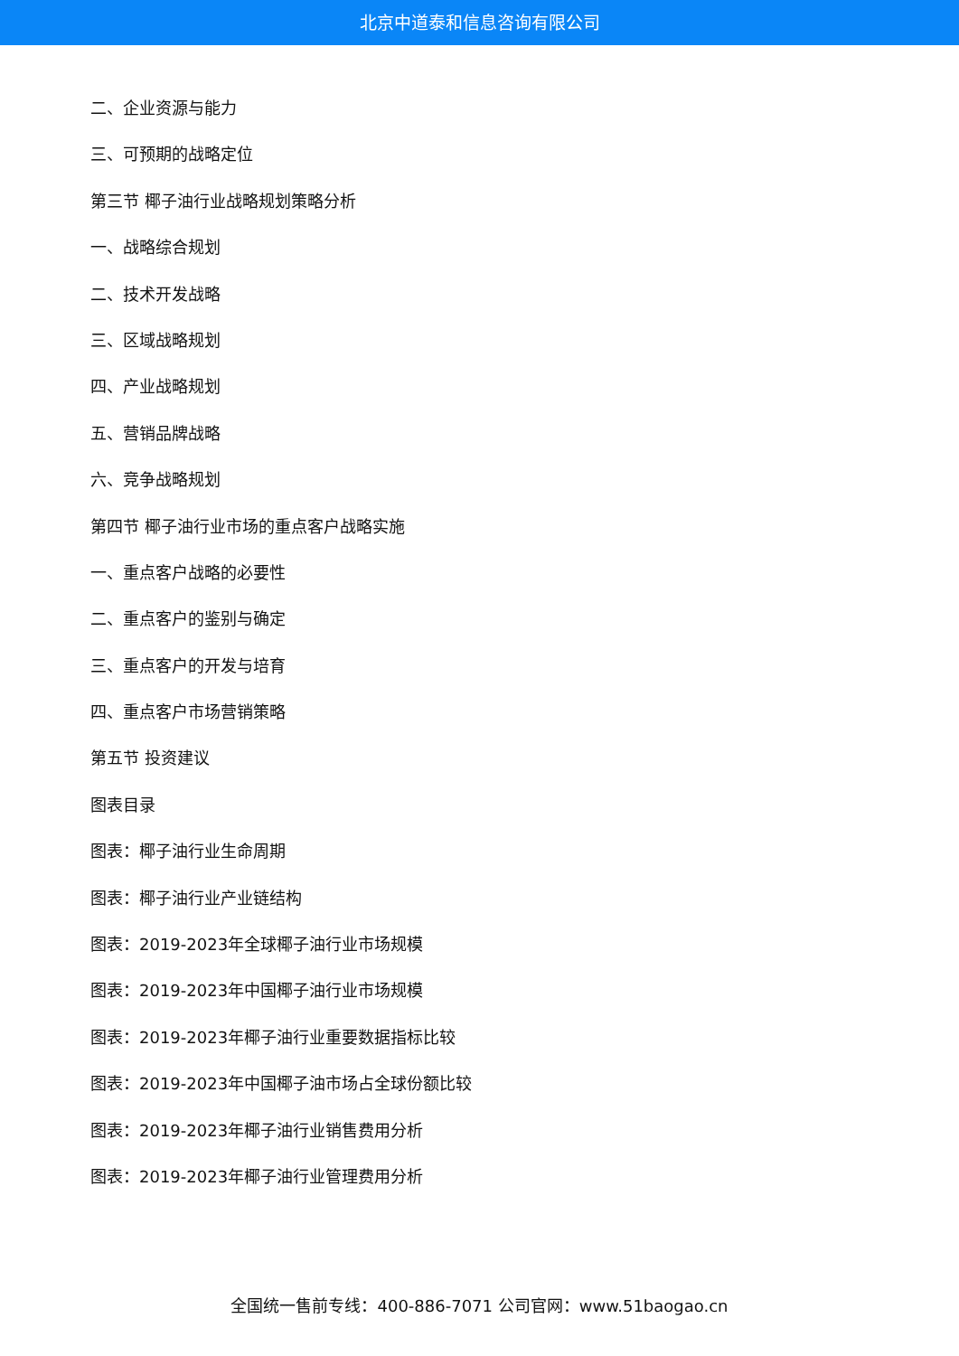北京中道泰和信息咨询有限公司
二、企业资源与能力
三、可预期的战略定位
第三节 椰子油行业战略规划策略分析
一、战略综合规划
二、技术开发战略
三、区域战略规划
四、产业战略规划
五、营销品牌战略
六、竞争战略规划
第四节 椰子油行业市场的重点客户战略实施
一、重点客户战略的必要性
二、重点客户的鉴别与确定
三、重点客户的开发与培育
四、重点客户市场营销策略
第五节 投资建议
图表目录
图表：椰子油行业生命周期
图表：椰子油行业产业链结构
图表：2019-2023年全球椰子油行业市场规模
图表：2019-2023年中国椰子油行业市场规模
图表：2019-2023年椰子油行业重要数据指标比较
图表：2019-2023年中国椰子油市场占全球份额比较
图表：2019-2023年椰子油行业销售费用分析
图表：2019-2023年椰子油行业管理费用分析
全国统一售前专线：400-886-7071 公司官网：www.51baogao.cn